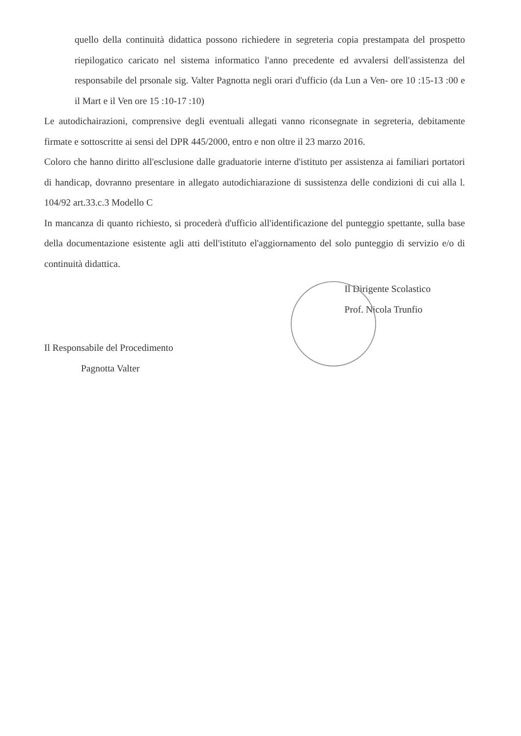quello della continuità didattica possono richiedere in segreteria copia prestampata del prospetto riepilogatico caricato nel sistema informatico l'anno precedente ed avvalersi dell'assistenza del responsabile del prsonale sig. Valter Pagnotta negli orari d'ufficio (da Lun a Ven- ore 10 :15-13 :00 e il Mart e il Ven ore 15 :10-17 :10)
Le autodichairazioni, comprensive degli eventuali allegati vanno riconsegnate in segreteria, debitamente firmate e sottoscritte ai sensi del DPR 445/2000, entro e non oltre il 23 marzo 2016.
Coloro che hanno diritto all'esclusione dalle graduatorie interne d'istituto per assistenza ai familiari portatori di handicap, dovranno presentare in allegato autodichiarazione di sussistenza delle condizioni di cui alla l. 104/92 art.33.c.3 Modello C
In mancanza di quanto richiesto, si procederà d'ufficio all'identificazione del punteggio spettante, sulla base della documentazione esistente agli atti dell'istituto el'aggiornamento del solo punteggio di servizio e/o di continuità didattica.
Il Responsabile del Procedimento
Pagnotta Valter
Il Dirigente Scolastico
Prof. Nicola Trunfio